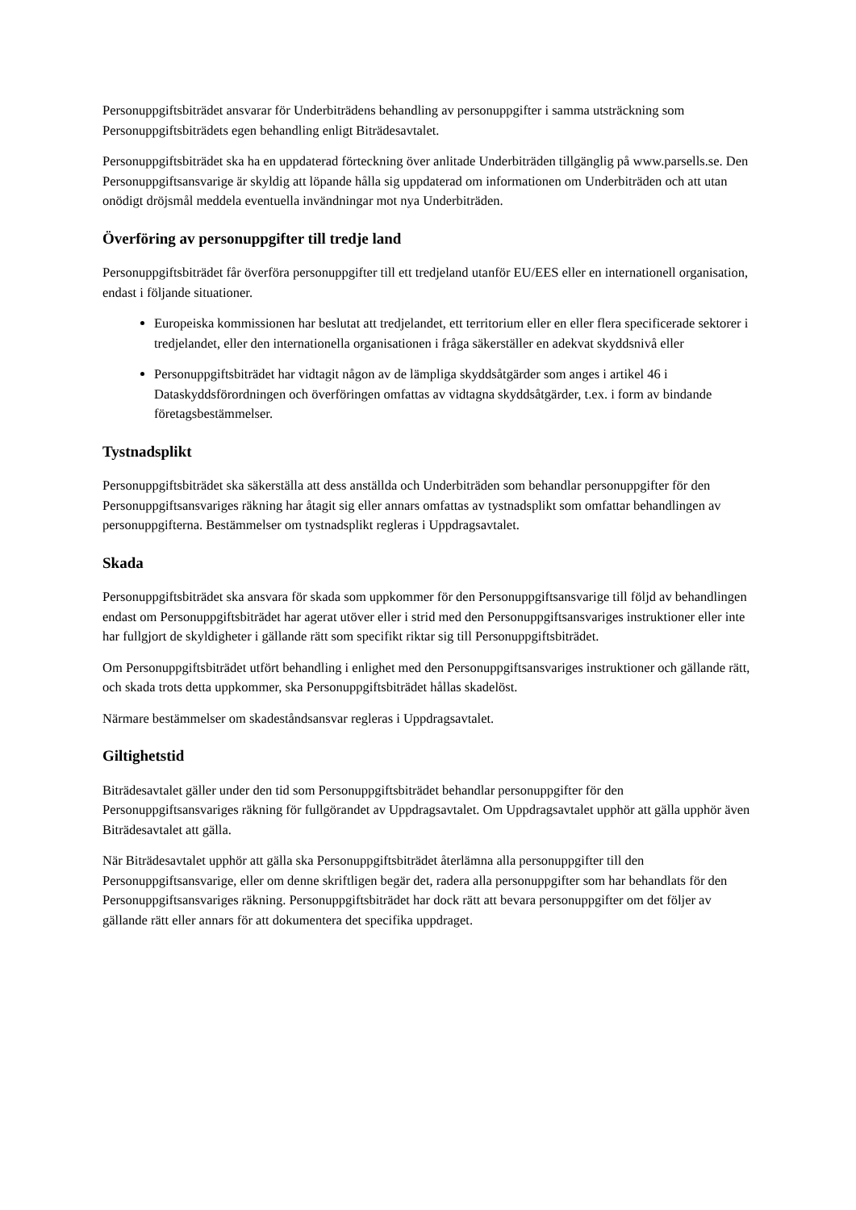Personuppgiftsbiträdet ansvarar för Underbiträdens behandling av personuppgifter i samma utsträckning som Personuppgiftsbiträdets egen behandling enligt Biträdesavtalet.
Personuppgiftsbiträdet ska ha en uppdaterad förteckning över anlitade Underbiträden tillgänglig på www.parsells.se. Den Personuppgiftsansvarige är skyldig att löpande hålla sig uppdaterad om informationen om Underbiträden och att utan onödigt dröjsmål meddela eventuella invändningar mot nya Underbiträden.
Överföring av personuppgifter till tredje land
Personuppgiftsbiträdet får överföra personuppgifter till ett tredjeland utanför EU/EES eller en internationell organisation, endast i följande situationer.
Europeiska kommissionen har beslutat att tredjelandet, ett territorium eller en eller flera specificerade sektorer i tredjelandet, eller den internationella organisationen i fråga säkerställer en adekvat skyddsnivå eller
Personuppgiftsbiträdet har vidtagit någon av de lämpliga skyddsåtgärder som anges i artikel 46 i Dataskyddsförordningen och överföringen omfattas av vidtagna skyddsåtgärder, t.ex. i form av bindande företagsbestämmelser.
Tystnadsplikt
Personuppgiftsbiträdet ska säkerställa att dess anställda och Underbiträden som behandlar personuppgifter för den Personuppgiftsansvariges räkning har åtagit sig eller annars omfattas av tystnadsplikt som omfattar behandlingen av personuppgifterna. Bestämmelser om tystnadsplikt regleras i Uppdragsavtalet.
Skada
Personuppgiftsbiträdet ska ansvara för skada som uppkommer för den Personuppgiftsansvarige till följd av behandlingen endast om Personuppgiftsbiträdet har agerat utöver eller i strid med den Personuppgiftsansvariges instruktioner eller inte har fullgjort de skyldigheter i gällande rätt som specifikt riktar sig till Personuppgiftsbiträdet.
Om Personuppgiftsbiträdet utfört behandling i enlighet med den Personuppgiftsansvariges instruktioner och gällande rätt, och skada trots detta uppkommer, ska Personuppgiftsbiträdet hållas skadelöst.
Närmare bestämmelser om skadeståndsansvar regleras i Uppdragsavtalet.
Giltighetstid
Biträdesavtalet gäller under den tid som Personuppgiftsbiträdet behandlar personuppgifter för den Personuppgiftsansvariges räkning för fullgörandet av Uppdragsavtalet. Om Uppdragsavtalet upphör att gälla upphör även Biträdesavtalet att gälla.
När Biträdesavtalet upphör att gälla ska Personuppgiftsbiträdet återlämna alla personuppgifter till den Personuppgiftsansvarige, eller om denne skriftligen begär det, radera alla personuppgifter som har behandlats för den Personuppgiftsansvariges räkning. Personuppgiftsbiträdet har dock rätt att bevara personuppgifter om det följer av gällande rätt eller annars för att dokumentera det specifika uppdraget.